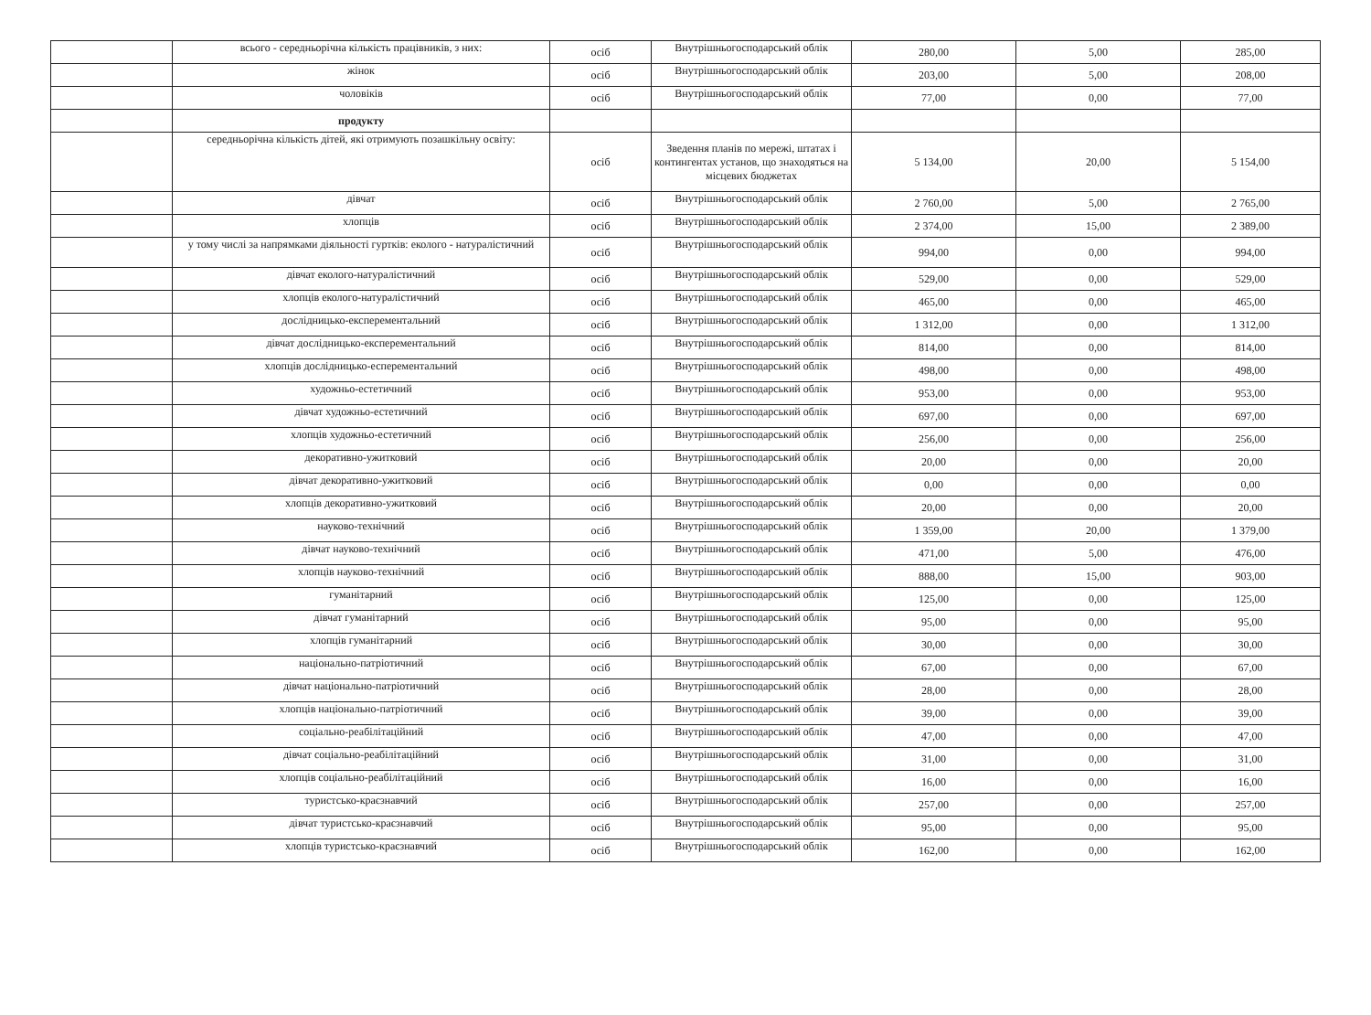| | всього - середньорічна кількість працівників, з них: | осіб | Внутрішньогосподарський облік | 280,00 | 5,00 | 285,00 |
| | жінок | осіб | Внутрішньогосподарський облік | 203,00 | 5,00 | 208,00 |
| | чоловіків | осіб | Внутрішньогосподарський облік | 77,00 | 0,00 | 77,00 |
| | продукту | | | | | |
| | середньорічна кількість дітей, які отримують позашкільну освіту: | осіб | Зведення планів по мережі, штатах і контингентах установ, що знаходяться на місцевих бюджетах | 5 134,00 | 20,00 | 5 154,00 |
| | дівчат | осіб | Внутрішньогосподарський облік | 2 760,00 | 5,00 | 2 765,00 |
| | хлопців | осіб | Внутрішньогосподарський облік | 2 374,00 | 15,00 | 2 389,00 |
| | у тому числі за напрямками діяльності гуртків: еколого - натуралістичний | осіб | Внутрішньогосподарський облік | 994,00 | 0,00 | 994,00 |
| | дівчат еколого-натуралістичний | осіб | Внутрішньогосподарський облік | 529,00 | 0,00 | 529,00 |
| | хлопців еколого-натуралістичний | осіб | Внутрішньогосподарський облік | 465,00 | 0,00 | 465,00 |
| | дослідницько-експерементальний | осіб | Внутрішньогосподарський облік | 1 312,00 | 0,00 | 1 312,00 |
| | дівчат дослідницько-експерементальний | осіб | Внутрішньогосподарський облік | 814,00 | 0,00 | 814,00 |
| | хлопців дослідницько-есперементальний | осіб | Внутрішньогосподарський облік | 498,00 | 0,00 | 498,00 |
| | художньо-естетичний | осіб | Внутрішньогосподарський облік | 953,00 | 0,00 | 953,00 |
| | дівчат художньо-естетичний | осіб | Внутрішньогосподарський облік | 697,00 | 0,00 | 697,00 |
| | хлопців художньо-естетичний | осіб | Внутрішньогосподарський облік | 256,00 | 0,00 | 256,00 |
| | декоративно-ужитковий | осіб | Внутрішньогосподарський облік | 20,00 | 0,00 | 20,00 |
| | дівчат декоративно-ужитковий | осіб | Внутрішньогосподарський облік | 0,00 | 0,00 | 0,00 |
| | хлопців декоративно-ужитковий | осіб | Внутрішньогосподарський облік | 20,00 | 0,00 | 20,00 |
| | науково-технічний | осіб | Внутрішньогосподарський облік | 1 359,00 | 20,00 | 1 379,00 |
| | дівчат науково-технічний | осіб | Внутрішньогосподарський облік | 471,00 | 5,00 | 476,00 |
| | хлопців науково-технічний | осіб | Внутрішньогосподарський облік | 888,00 | 15,00 | 903,00 |
| | гуманітарний | осіб | Внутрішньогосподарський облік | 125,00 | 0,00 | 125,00 |
| | дівчат гуманітарний | осіб | Внутрішньогосподарський облік | 95,00 | 0,00 | 95,00 |
| | хлопців гуманітарний | осіб | Внутрішньогосподарський облік | 30,00 | 0,00 | 30,00 |
| | національно-патріотичний | осіб | Внутрішньогосподарський облік | 67,00 | 0,00 | 67,00 |
| | дівчат національно-патріотичний | осіб | Внутрішньогосподарський облік | 28,00 | 0,00 | 28,00 |
| | хлопців національно-патріотичний | осіб | Внутрішньогосподарський облік | 39,00 | 0,00 | 39,00 |
| | соціально-реабілітаційний | осіб | Внутрішньогосподарський облік | 47,00 | 0,00 | 47,00 |
| | дівчат соціально-реабілітаційний | осіб | Внутрішньогосподарський облік | 31,00 | 0,00 | 31,00 |
| | хлопців соціально-реабілітаційний | осіб | Внутрішньогосподарський облік | 16,00 | 0,00 | 16,00 |
| | туристсько-краєзнавчий | осіб | Внутрішньогосподарський облік | 257,00 | 0,00 | 257,00 |
| | дівчат туристсько-краєзнавчий | осіб | Внутрішньогосподарський облік | 95,00 | 0,00 | 95,00 |
| | хлопців туристсько-краєзнавчий | осіб | Внутрішньогосподарський облік | 162,00 | 0,00 | 162,00 |